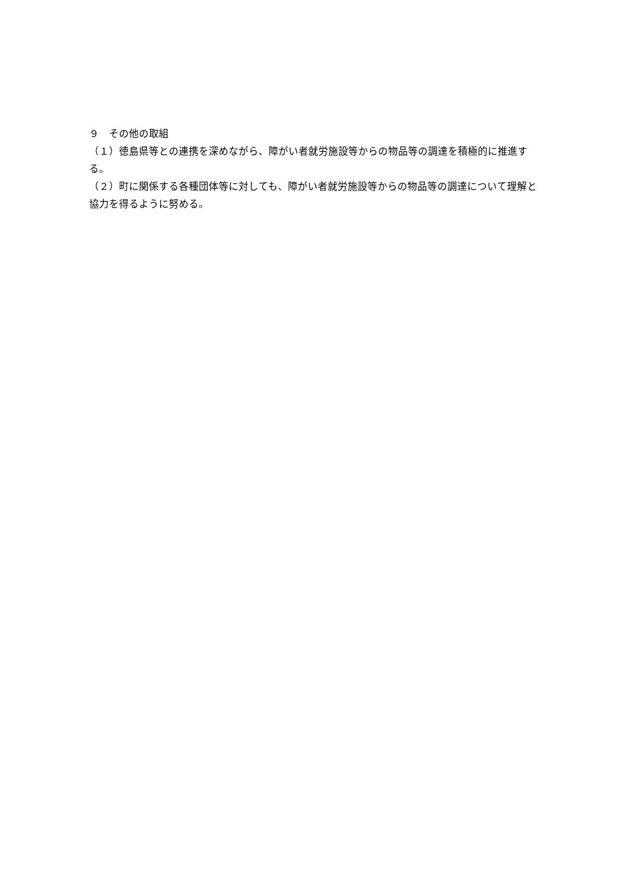９　その他の取組
（１）徳島県等との連携を深めながら、障がい者就労施設等からの物品等の調達を積極的に推進する。
（２）町に関係する各種団体等に対しても、障がい者就労施設等からの物品等の調達について理解と協力を得るように努める。